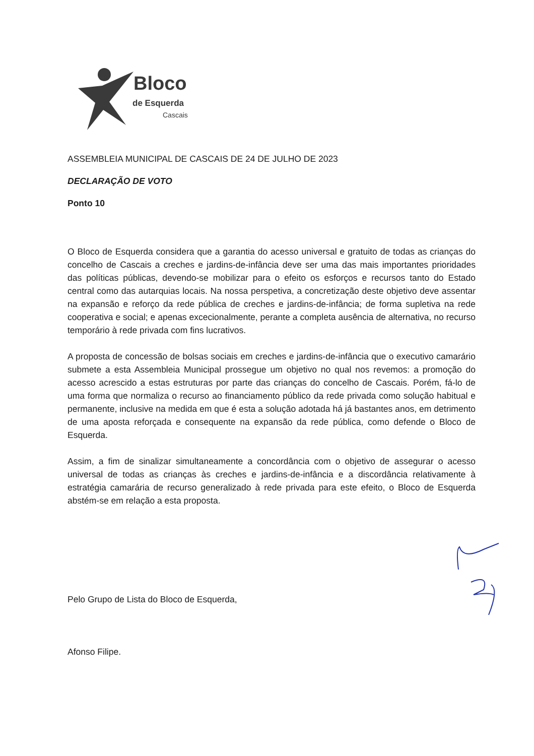Bloco
de Esquerda
Cascais
ASSEMBLEIA MUNICIPAL DE CASCAIS DE 24 DE JULHO DE 2023
DECLARAÇÃO DE VOTO
Ponto 10
O Bloco de Esquerda considera que a garantia do acesso universal e gratuito de todas as crianças do concelho de Cascais a creches e jardins-de-infância deve ser uma das mais importantes prioridades das políticas públicas, devendo-se mobilizar para o efeito os esforços e recursos tanto do Estado central como das autarquias locais. Na nossa perspetiva, a concretização deste objetivo deve assentar na expansão e reforço da rede pública de creches e jardins-de-infância; de forma supletiva na rede cooperativa e social; e apenas excecionalmente, perante a completa ausência de alternativa, no recurso temporário à rede privada com fins lucrativos.
A proposta de concessão de bolsas sociais em creches e jardins-de-infância que o executivo camarário submete a esta Assembleia Municipal prossegue um objetivo no qual nos revemos: a promoção do acesso acrescido a estas estruturas por parte das crianças do concelho de Cascais. Porém, fá-lo de uma forma que normaliza o recurso ao financiamento público da rede privada como solução habitual e permanente, inclusive na medida em que é esta a solução adotada há já bastantes anos, em detrimento de uma aposta reforçada e consequente na expansão da rede pública, como defende o Bloco de Esquerda.
Assim, a fim de sinalizar simultaneamente a concordância com o objetivo de assegurar o acesso universal de todas as crianças às creches e jardins-de-infância e a discordância relativamente à estratégia camarária de recurso generalizado à rede privada para este efeito, o Bloco de Esquerda abstém-se em relação a esta proposta.
Pelo Grupo de Lista do Bloco de Esquerda,
Afonso Filipe.